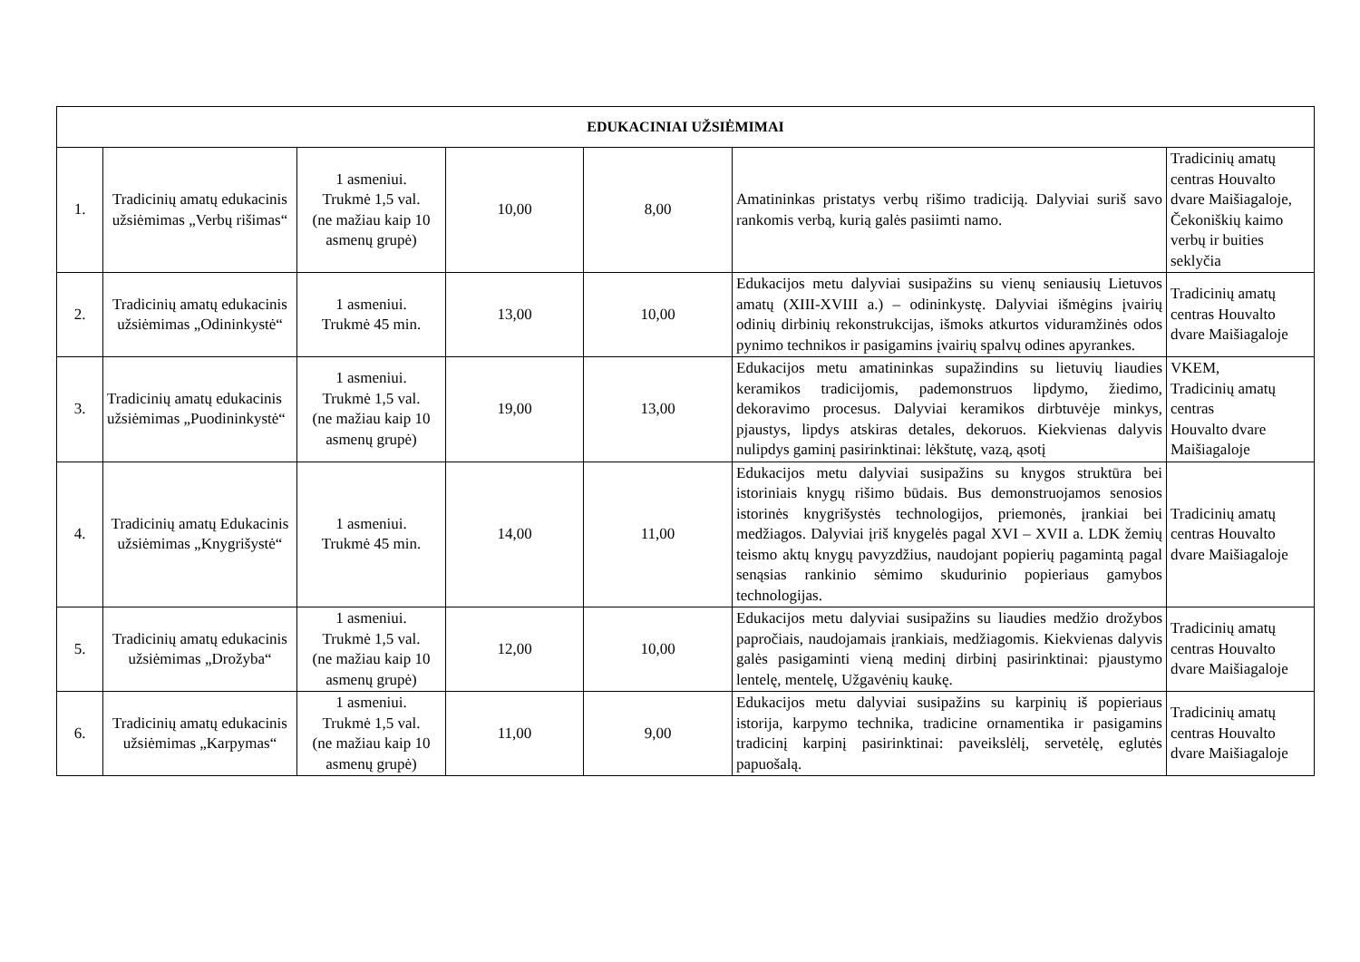| EDUKACINIAI UŽSIĖMIMAI | | | | | | |
| --- | --- | --- | --- | --- | --- | --- |
| 1. | Tradicinių amatų edukacinis užsiėmimas „Verbų rišimas“ | 1 asmeniui. Trukmė 1,5 val. (ne mažiau kaip 10 asmenų grupė) | 10,00 | 8,00 | Amatininkas pristatys verbų rišimo tradiciją. Dalyviai suriš savo rankomis verbą, kurią galės pasiimti namo. | Tradicinių amatų centras Houvalto dvare Maišiagaloje, Čekoniškių kaimo verbų ir buities seklyčia |
| 2. | Tradicinių amatų edukacinis užsiėmimas „Odininkystė“ | 1 asmeniui. Trukmė 45 min. | 13,00 | 10,00 | Edukacijos metu dalyviai susipažins su vienų seniausių Lietuvos amatų (XIII-XVIII a.) – odininkystę. Dalyviai išmėgins įvairių odinių dirbinių rekonstrukcijas, išmoks atkurtos viduramžinės odos pynimo technikos ir pasigamins įvairių spalvų odines apyrankes. | Tradicinių amatų centras Houvalto dvare Maišiagaloje |
| 3. | Tradicinių amatų edukacinis užsiėmimas „Puodininkystė“ | 1 asmeniui. Trukmė 1,5 val. (ne mažiau kaip 10 asmenų grupė) | 19,00 | 13,00 | Edukacijos metu amatininkas supažindins su lietuvių liaudies keramikos tradicijomis, pademonstruos lipdymo, žiedimo, dekoravimo procesus. Dalyviai keramikos dirbtuvėje minkys, pjaustys, lipdys atskiras detales, dekoruos. Kiekvienas dalyvis nulipdys gaminį pasirinktinai: lėkštutę, vazą, ąsotį | VKEM, Tradicinių amatų centras Houvalto dvare Maišiagaloje |
| 4. | Tradicinių amatų Edukacinis užsiėmimas „Knygrišystė“ | 1 asmeniui. Trukmė 45 min. | 14,00 | 11,00 | Edukacijos metu dalyviai susipažins su knygos struktūra bei istoriniais knygų rišimo būdais. Bus demonstruojamos senosios istorinės knygrišystės technologijos, priemonės, įrankiai bei medžiagos. Dalyviai įriš knygelės pagal XVI – XVII a. LDK žemių teismo aktų knygų pavyzdžius, naudojant popierių pagamintą pagal senąsias rankinio sėmimo skudurinio popieriaus gamybos technologijas. | Tradicinių amatų centras Houvalto dvare Maišiagaloje |
| 5. | Tradicinių amatų edukacinis užsiėmimas „Drožyba“ | 1 asmeniui. Trukmė 1,5 val. (ne mažiau kaip 10 asmenų grupė) | 12,00 | 10,00 | Edukacijos metu dalyviai susipažins su liaudies medžio drožybos papročiais, naudojamais įrankiais, medžiagomis. Kiekvienas dalyvis galės pasigaminti vieną medinį dirbinį pasirinktinai: pjaustymo lentelę, mentelę, Užgavėnių kaukę. | Tradicinių amatų centras Houvalto dvare Maišiagaloje |
| 6. | Tradicinių amatų edukacinis užsiėmimas „Karpymas“ | 1 asmeniui. Trukmė 1,5 val. (ne mažiau kaip 10 asmenų grupė) | 11,00 | 9,00 | Edukacijos metu dalyviai susipažins su karpinių iš popieriaus istorija, karpymo technika, tradicine ornamentika ir pasigamins tradicinį karpinį pasirinktinai: paveikslėlį, servetėlę, eglutės papuošalą. | Tradicinių amatų centras Houvalto dvare Maišiagaloje |